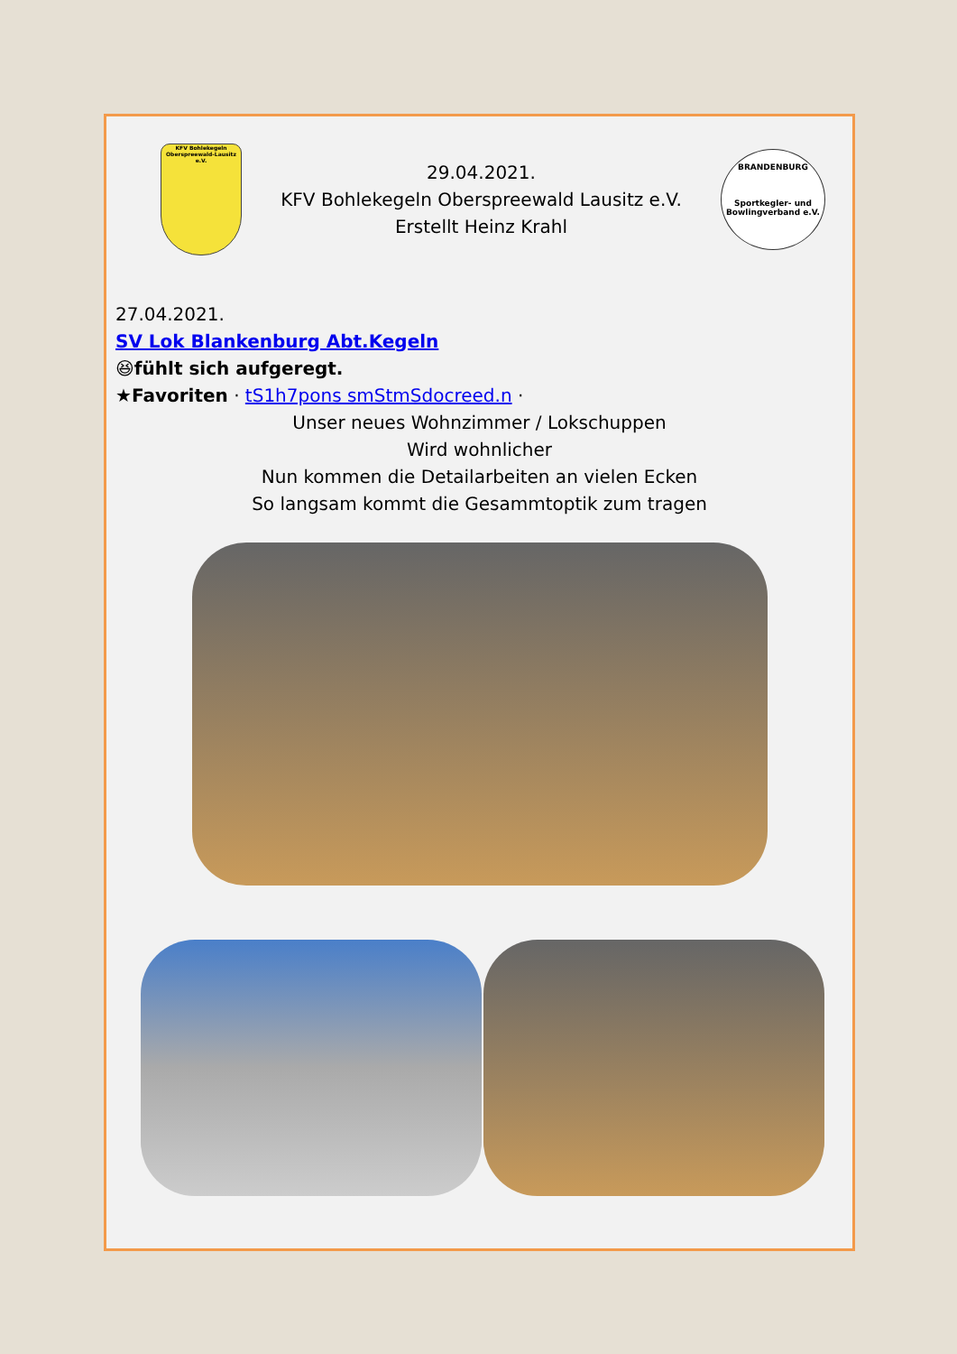KFV Bohlekegeln Oberspreewald-Lausitz e.V.
29.04.2021.
KFV Bohlekegeln Oberspreewald Lausitz e.V.
Erstellt Heinz Krahl
BRANDENBURG
Sportkegler- und Bowlingverband e.V.
27.04.2021.
SV Lok Blankenburg Abt.Kegeln
😆fühlt sich aufgeregt.
★Favoriten · tS1h7pons smStmSdocreed.n ·
Unser neues Wohnzimmer / Lokschuppen
Wird wohnlicher
Nun kommen die Detailarbeiten an vielen Ecken
So langsam kommt die Gesammtoptik zum tragen